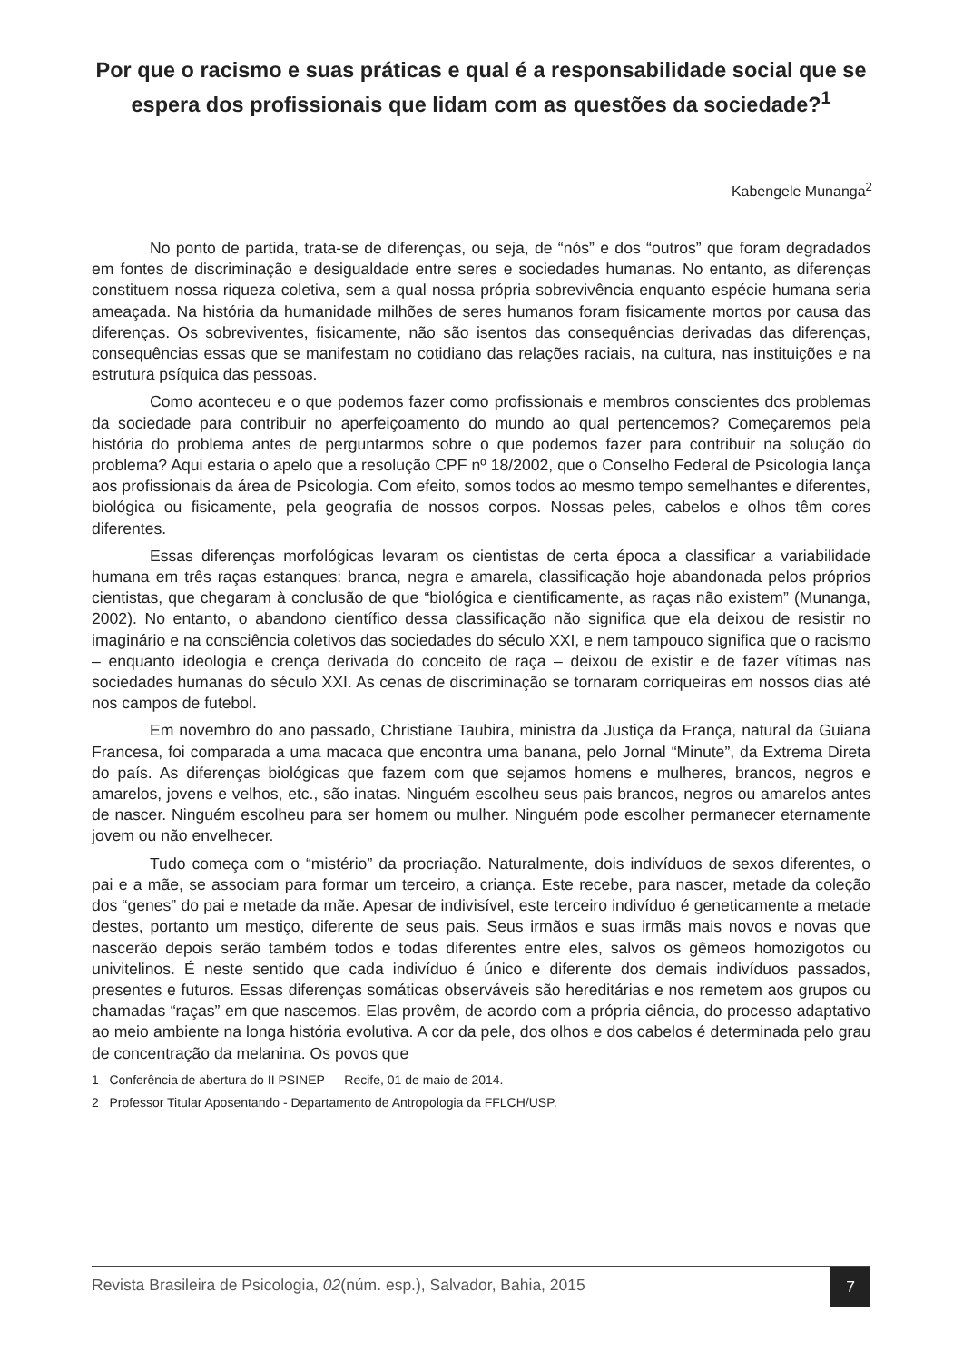Por que o racismo e suas práticas e qual é a responsabilidade social que se espera dos profissionais que lidam com as questões da sociedade?<sup>1</sup>
Kabengele Munanga<sup>2</sup>
No ponto de partida, trata-se de diferenças, ou seja, de “nós” e dos “outros” que foram degradados em fontes de discriminação e desigualdade entre seres e sociedades humanas. No entanto, as diferenças constituem nossa riqueza coletiva, sem a qual nossa própria sobrevivência enquanto espécie humana seria ameaçada. Na história da humanidade milhões de seres humanos foram fisicamente mortos por causa das diferenças. Os sobreviventes, fisicamente, não são isentos das consequências derivadas das diferenças, consequências essas que se manifestam no cotidiano das relações raciais, na cultura, nas instituições e na estrutura psíquica das pessoas.
Como aconteceu e o que podemos fazer como profissionais e membros conscientes dos problemas da sociedade para contribuir no aperfeiçoamento do mundo ao qual pertencemos? Começaremos pela história do problema antes de perguntarmos sobre o que podemos fazer para contribuir na solução do problema? Aqui estaria o apelo que a resolução CPF nº 18/2002, que o Conselho Federal de Psicologia lança aos profissionais da área de Psicologia. Com efeito, somos todos ao mesmo tempo semelhantes e diferentes, biológica ou fisicamente, pela geografia de nossos corpos. Nossas peles, cabelos e olhos têm cores diferentes.
Essas diferenças morfológicas levaram os cientistas de certa época a classificar a variabilidade humana em três raças estanques: branca, negra e amarela, classificação hoje abandonada pelos próprios cientistas, que chegaram à conclusão de que “biológica e cientificamente, as raças não existem” (Munanga, 2002). No entanto, o abandono científico dessa classificação não significa que ela deixou de resistir no imaginário e na consciência coletivos das sociedades do século XXI, e nem tampouco significa que o racismo – enquanto ideologia e crença derivada do conceito de raça – deixou de existir e de fazer vítimas nas sociedades humanas do século XXI. As cenas de discriminação se tornaram corriqueiras em nossos dias até nos campos de futebol.
Em novembro do ano passado, Christiane Taubira, ministra da Justiça da França, natural da Guiana Francesa, foi comparada a uma macaca que encontra uma banana, pelo Jornal “Minute”, da Extrema Direta do país. As diferenças biológicas que fazem com que sejamos homens e mulheres, brancos, negros e amarelos, jovens e velhos, etc., são inatas. Ninguém escolheu seus pais brancos, negros ou amarelos antes de nascer. Ninguém escolheu para ser homem ou mulher. Ninguém pode escolher permanecer eternamente jovem ou não envelhecer.
Tudo começa com o “mistério” da procriação. Naturalmente, dois indivíduos de sexos diferentes, o pai e a mãe, se associam para formar um terceiro, a criança. Este recebe, para nascer, metade da coleção dos “genes” do pai e metade da mãe. Apesar de indivisível, este terceiro indivíduo é geneticamente a metade destes, portanto um mestiço, diferente de seus pais. Seus irmãos e suas irmãs mais novos e novas que nascerão depois serão também todos e todas diferentes entre eles, salvos os gêmeos homozigotos ou univitelinos. É neste sentido que cada indivíduo é único e diferente dos demais indivíduos passados, presentes e futuros. Essas diferenças somáticas observáveis são hereditárias e nos remetem aos grupos ou chamadas “raças” em que nascemos. Elas provêm, de acordo com a própria ciência, do processo adaptativo ao meio ambiente na longa história evolutiva. A cor da pele, dos olhos e dos cabelos é determinada pelo grau de concentração da melanina. Os povos que
1 Conferência de abertura do II PSINEP — Recife, 01 de maio de 2014.
2 Professor Titular Aposentando - Departamento de Antropologia da FFLCH/USP.
Revista Brasileira de Psicologia, 02(núm. esp.), Salvador, Bahia, 2015
7